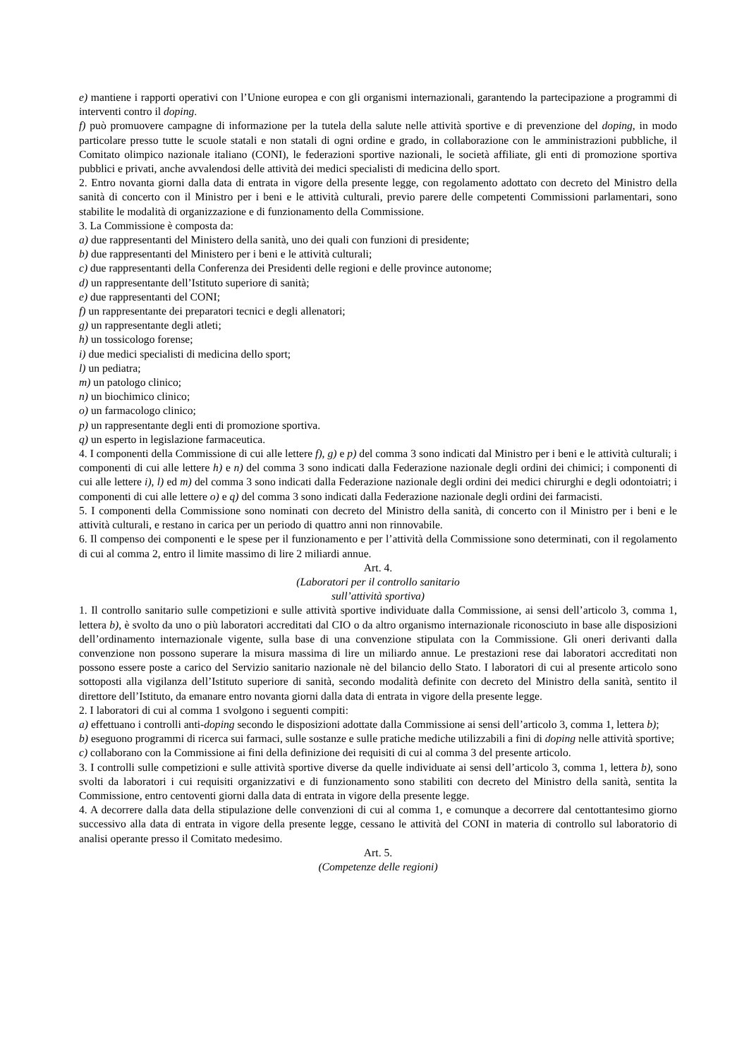e) mantiene i rapporti operativi con l’Unione europea e con gli organismi internazionali, garantendo la partecipazione a programmi di interventi contro il doping.
f) può promuovere campagne di informazione per la tutela della salute nelle attività sportive e di prevenzione del doping, in modo particolare presso tutte le scuole statali e non statali di ogni ordine e grado, in collaborazione con le amministrazioni pubbliche, il Comitato olimpico nazionale italiano (CONI), le federazioni sportive nazionali, le società affiliate, gli enti di promozione sportiva pubblici e privati, anche avvalendosi delle attività dei medici specialisti di medicina dello sport.
2. Entro novanta giorni dalla data di entrata in vigore della presente legge, con regolamento adottato con decreto del Ministro della sanità di concerto con il Ministro per i beni e le attività culturali, previo parere delle competenti Commissioni parlamentari, sono stabilite le modalità di organizzazione e di funzionamento della Commissione.
3. La Commissione è composta da:
a) due rappresentanti del Ministero della sanità, uno dei quali con funzioni di presidente;
b) due rappresentanti del Ministero per i beni e le attività culturali;
c) due rappresentanti della Conferenza dei Presidenti delle regioni e delle province autonome;
d) un rappresentante dell’Istituto superiore di sanità;
e) due rappresentanti del CONI;
f) un rappresentante dei preparatori tecnici e degli allenatori;
g) un rappresentante degli atleti;
h) un tossicologo forense;
i) due medici specialisti di medicina dello sport;
l) un pediatra;
m) un patologo clinico;
n) un biochimico clinico;
o) un farmacologo clinico;
p) un rappresentante degli enti di promozione sportiva.
q) un esperto in legislazione farmaceutica.
4. I componenti della Commissione di cui alle lettere f), g) e p) del comma 3 sono indicati dal Ministro per i beni e le attività culturali; i componenti di cui alle lettere h) e n) del comma 3 sono indicati dalla Federazione nazionale degli ordini dei chimici; i componenti di cui alle lettere i), l) ed m) del comma 3 sono indicati dalla Federazione nazionale degli ordini dei medici chirurghi e degli odontoiatri; i componenti di cui alle lettere o) e q) del comma 3 sono indicati dalla Federazione nazionale degli ordini dei farmacisti.
5. I componenti della Commissione sono nominati con decreto del Ministro della sanità, di concerto con il Ministro per i beni e le attività culturali, e restano in carica per un periodo di quattro anni non rinnovabile.
6. Il compenso dei componenti e le spese per il funzionamento e per l’attività della Commissione sono determinati, con il regolamento di cui al comma 2, entro il limite massimo di lire 2 miliardi annue.
Art. 4.
(Laboratori per il controllo sanitario
sull’attività sportiva)
1. Il controllo sanitario sulle competizioni e sulle attività sportive individuate dalla Commissione, ai sensi dell’articolo 3, comma 1, lettera b), è svolto da uno o più laboratori accreditati dal CIO o da altro organismo internazionale riconosciuto in base alle disposizioni dell’ordinamento internazionale vigente, sulla base di una convenzione stipulata con la Commissione. Gli oneri derivanti dalla convenzione non possono superare la misura massima di lire un miliardo annue. Le prestazioni rese dai laboratori accreditati non possono essere poste a carico del Servizio sanitario nazionale nè del bilancio dello Stato. I laboratori di cui al presente articolo sono sottoposti alla vigilanza dell’Istituto superiore di sanità, secondo modalità definite con decreto del Ministro della sanità, sentito il direttore dell’Istituto, da emanare entro novanta giorni dalla data di entrata in vigore della presente legge.
2. I laboratori di cui al comma 1 svolgono i seguenti compiti:
a) effettuano i controlli anti-doping secondo le disposizioni adottate dalla Commissione ai sensi dell’articolo 3, comma 1, lettera b);
b) eseguono programmi di ricerca sui farmaci, sulle sostanze e sulle pratiche mediche utilizzabili a fini di doping nelle attività sportive;
c) collaborano con la Commissione ai fini della definizione dei requisiti di cui al comma 3 del presente articolo.
3. I controlli sulle competizioni e sulle attività sportive diverse da quelle individuate ai sensi dell’articolo 3, comma 1, lettera b), sono svolti da laboratori i cui requisiti organizzativi e di funzionamento sono stabiliti con decreto del Ministro della sanità, sentita la Commissione, entro centoventi giorni dalla data di entrata in vigore della presente legge.
4. A decorrere dalla data della stipulazione delle convenzioni di cui al comma 1, e comunque a decorrere dal centottantesimo giorno successivo alla data di entrata in vigore della presente legge, cessano le attività del CONI in materia di controllo sul laboratorio di analisi operante presso il Comitato medesimo.
Art. 5.
(Competenze delle regioni)